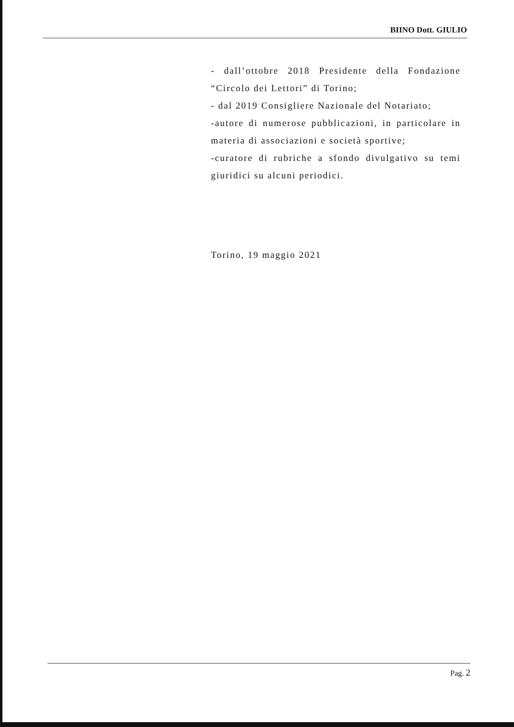BIINO Dott. GIULIO
- dall’ottobre 2018 Presidente della Fondazione “Circolo dei Lettori” di Torino;
- dal 2019 Consigliere Nazionale del Notariato;
-autore di numerose pubblicazioni, in particolare in materia di associazioni e società sportive;
-curatore di rubriche a sfondo divulgativo su temi giuridici su alcuni periodici.
Torino, 19 maggio 2021
Pag. 2